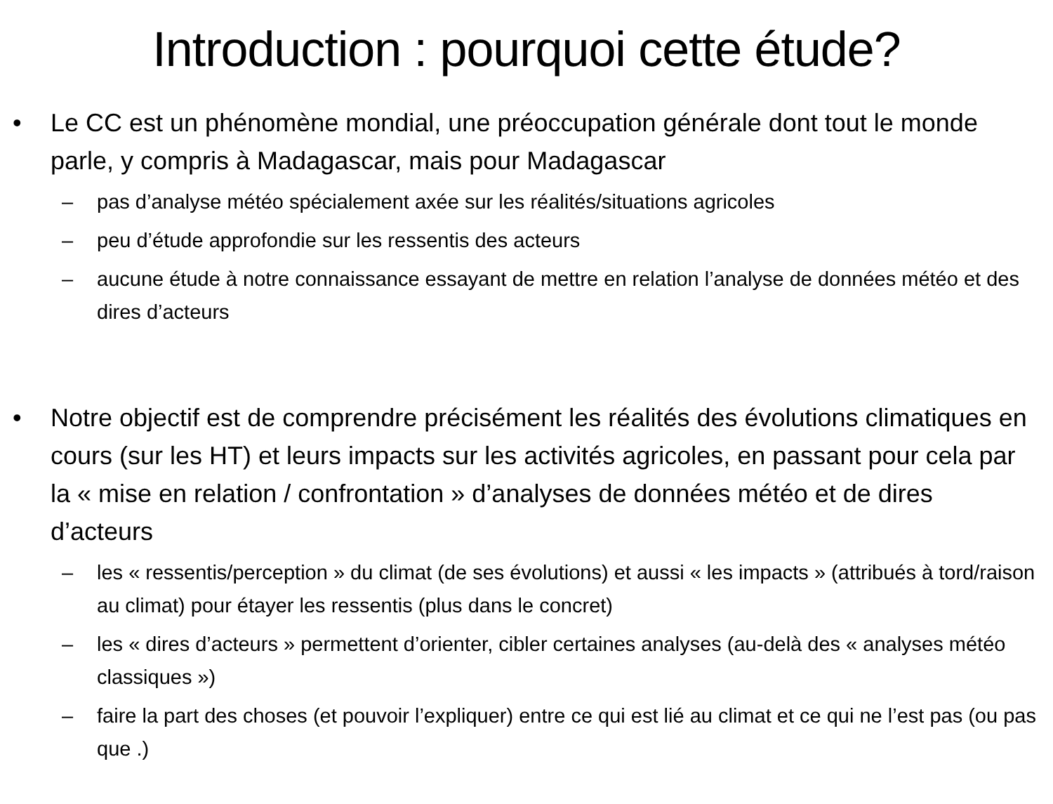Introduction : pourquoi cette étude?
• Le CC est un phénomène mondial, une préoccupation générale dont tout le monde parle, y compris à Madagascar, mais pour Madagascar
– pas d’analyse météo spécialement axée sur les réalités/situations agricoles
– peu d’étude approfondie sur les ressentis des acteurs
– aucune étude à notre connaissance essayant de mettre en relation l’analyse de données météo et des dires d’acteurs
• Notre objectif est de comprendre précisément les réalités des évolutions climatiques en cours (sur les HT) et leurs impacts sur les activités agricoles, en passant pour cela par la « mise en relation / confrontation » d’analyses de données météo et de dires d’acteurs
– les « ressentis/perception » du climat (de ses évolutions) et aussi « les impacts » (attribués à tord/raison au climat) pour étayer les ressentis (plus dans le concret)
– les « dires d’acteurs » permettent d’orienter, cibler certaines analyses (au-delà des « analyses météo classiques »)
– faire la part des choses (et pouvoir l’expliquer) entre ce qui est lié au climat et ce qui ne l’est pas (ou pas que .)